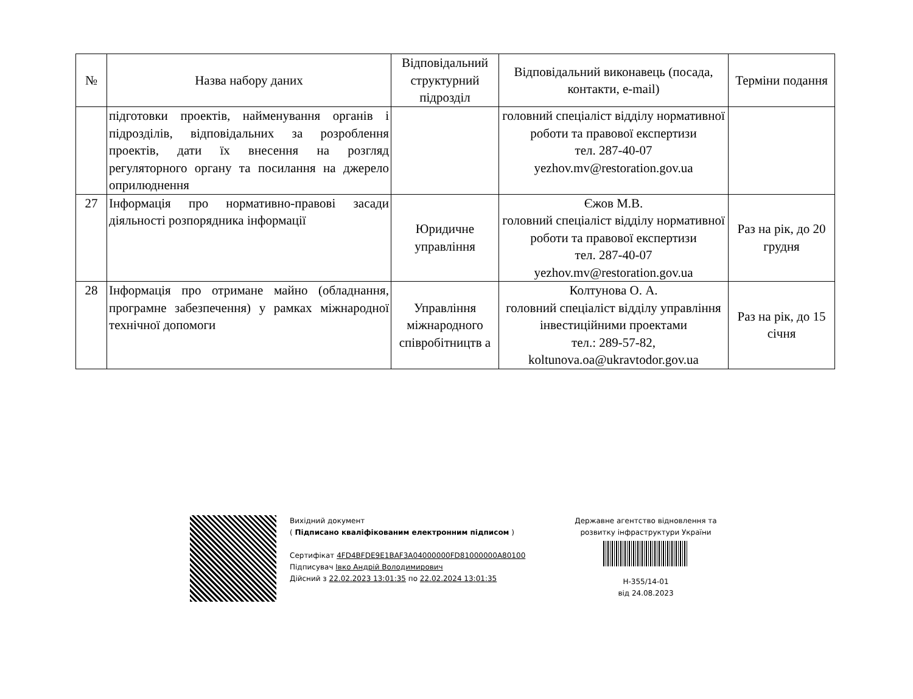| № | Назва набору даних | Відповідальний структурний підрозділ | Відповідальний виконавець (посада, контакти, e-mail) | Терміни подання |
| --- | --- | --- | --- | --- |
| | підготовки проектів, найменування органів і підрозділів, відповідальних за розроблення проектів, дати їх внесення на розгляд регуляторного органу та посилання на джерело оприлюднення | | головний спеціаліст відділу нормативної роботи та правової експертизи тел. 287-40-07 yezhov.mv@restoration.gov.ua | |
| 27 | Інформація про нормативно-правові засади діяльності розпорядника інформації | Юридичне управління | Єжов М.В. головний спеціаліст відділу нормативної роботи та правової експертизи тел. 287-40-07 yezhov.mv@restoration.gov.ua | Раз на рік, до 20 грудня |
| 28 | Інформація про отримане майно (обладнання, програмне забезпечення) у рамках міжнародної технічної допомоги | Управління міжнародного співробітництв а | Колтунова О. А. головний спеціаліст відділу управління інвестиційними проектами тел.: 289-57-82, koltunova.oa@ukravtodor.gov.ua | Раз на рік, до 15 січня |
Вихідний документ
( Підписано кваліфікованим електронним підписом )
Сертифікат 4FD4BFDE9E1BAF3A04000000FD81000000A80100
Підписувач Івко Андрій Володимирович
Дійсний з 22.02.2023 13:01:35 по 22.02.2024 13:01:35
Державне агентство відновлення та розвитку інфраструктури України
Н-355/14-01
від 24.08.2023